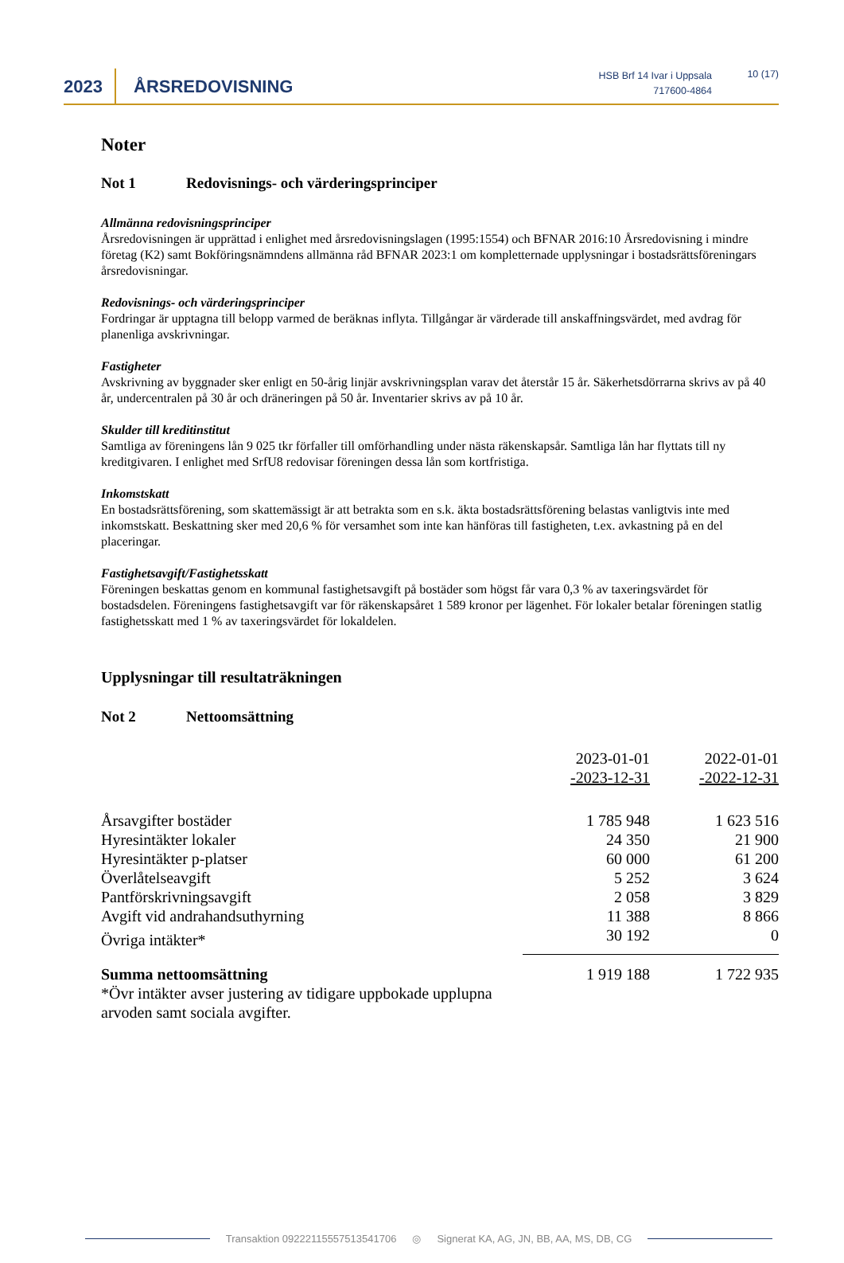2023 ÅRSREDOVISNING
HSB Brf 14 Ivar i Uppsala
717600-4864
10 (17)
Noter
Not 1 Redovisnings- och värderingsprinciper
Allmänna redovisningsprinciper
Årsredovisningen är upprättad i enlighet med årsredovisningslagen (1995:1554) och BFNAR 2016:10 Årsredovisning i mindre företag (K2) samt Bokföringsnämndens allmänna råd BFNAR 2023:1 om kompletternade upplysningar i bostadsrättsföreningars årsredovisningar.
Redovisnings- och värderingsprinciper
Fordringar är upptagna till belopp varmed de beräknas inflyta. Tillgångar är värderade till anskaffningsvärdet, med avdrag för planenliga avskrivningar.
Fastigheter
Avskrivning av byggnader sker enligt en 50-årig linjär avskrivningsplan varav det återstår 15 år. Säkerhetsdörrarna skrivs av på 40 år, undercentralen på 30 år och dräneringen på 50 år. Inventarier skrivs av på 10 år.
Skulder till kreditinstitut
Samtliga av föreningens lån 9 025 tkr förfaller till omförhandling under nästa räkenskapsår. Samtliga lån har flyttats till ny kreditgivaren. I enlighet med SrfU8 redovisar föreningen dessa lån som kortfristiga.
Inkomstskatt
En bostadsrättsförening, som skattemässigt är att betrakta som en s.k. äkta bostadsrättsförening belastas vanligtvis inte med inkomstskatt. Beskattning sker med 20,6 % för versamhet som inte kan hänföras till fastigheten, t.ex. avkastning på en del placeringar.
Fastighetsavgift/Fastighetsskatt
Föreningen beskattas genom en kommunal fastighetsavgift på bostäder som högst får vara 0,3 % av taxeringsvärdet för bostadsdelen. Föreningens fastighetsavgift var för räkenskapsåret 1 589 kronor per lägenhet. För lokaler betalar föreningen statlig fastighetsskatt med 1 % av taxeringsvärdet för lokaldelen.
Upplysningar till resultaträkningen
Not 2 Nettoomsättning
| | 2023-01-01 -2023-12-31 | 2022-01-01 -2022-12-31 |
| --- | --- | --- |
| Årsavgifter bostäder | 1 785 948 | 1 623 516 |
| Hyresintäkter lokaler | 24 350 | 21 900 |
| Hyresintäkter p-platser | 60 000 | 61 200 |
| Överlåtelseavgift | 5 252 | 3 624 |
| Pantförskrivningsavgift | 2 058 | 3 829 |
| Avgift vid andrahandsuthyrning | 11 388 | 8 866 |
| Övriga intäkter* | 30 192 | 0 |
| Summa nettoomsättning | 1 919 188 | 1 722 935 |
| *Övr intäkter avser justering av tidigare uppbokade upplupna arvoden samt sociala avgifter. | | |
Transaktion 09222115557513541706 ◎ Signerat KA, AG, JN, BB, AA, MS, DB, CG